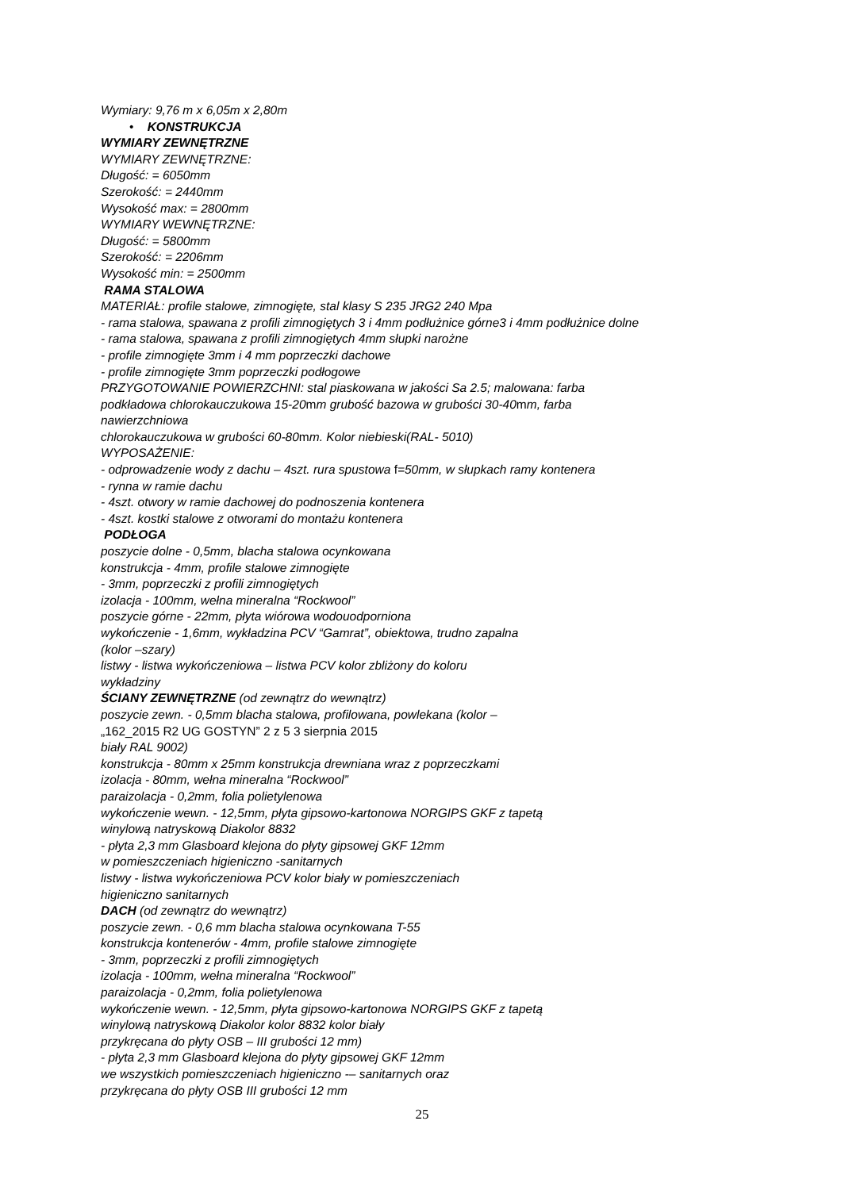Wymiary: 9,76 m x 6,05m x 2,80m
• KONSTRUKCJA
WYMIARY ZEWNĘTRZNE
WYMIARY ZEWNĘTRZNE:
Długość: = 6050mm
Szerokość: = 2440mm
Wysokość max: = 2800mm
WYMIARY WEWNĘTRZNE:
Długość: = 5800mm
Szerokość: = 2206mm
Wysokość min: = 2500mm
RAMA STALOWA
MATERIAŁ: profile stalowe, zimnogięte, stal klasy S 235 JRG2 240 Mpa
- rama stalowa, spawana z profili zimnogiętych 3 i 4mm podłużnice górne3 i 4mm podłużnice dolne
- rama stalowa, spawana z profili zimnogiętych 4mm słupki narożne
- profile zimnogięte 3mm i 4 mm poprzeczki dachowe
- profile zimnogięte 3mm poprzeczki podłogowe
PRZYGOTOWANIE POWIERZCHNI: stal piaskowana w jakości Sa 2.5; malowana: farba
podkładowa chlorokauczukowa 15-20mm grubość bazowa w grubości 30-40mm, farba
nawierzchniowa
chlorokauczukowa w grubości 60-80mm. Kolor niebieski(RAL- 5010)
WYPOSAŻENIE:
- odprowadzenie wody z dachu – 4szt. rura spustowa f=50mm, w słupkach ramy kontenera
- rynna w ramie dachu
- 4szt. otwory w ramie dachowej do podnoszenia kontenera
- 4szt. kostki stalowe z otworami do montażu kontenera
PODŁOGA
poszycie dolne - 0,5mm, blacha stalowa ocynkowana
konstrukcja - 4mm, profile stalowe zimnogięte
- 3mm, poprzeczki z profili zimnogiętych
izolacja - 100mm, wełna mineralna “Rockwool”
poszycie górne - 22mm, płyta wiórowa wodouodporniona
wykończenie - 1,6mm, wykładzina PCV “Gamrat”, obiektowa, trudno zapalna
(kolor –szary)
listwy - listwa wykończeniowa – listwa PCV kolor zbliżony do koloru
wykładziny
ŚCIANY ZEWNĘTRZNE (od zewnątrz do wewnątrz)
poszycie zewn. - 0,5mm blacha stalowa, profilowana, powlekana (kolor –
„162_2015 R2 UG GOSTYN” 2 z 5 3 sierpnia 2015
biały RAL 9002)
konstrukcja - 80mm x 25mm konstrukcja drewniana wraz z poprzeczkami
izolacja - 80mm, wełna mineralna “Rockwool”
paraizolacja - 0,2mm, folia polietylenowa
wykończenie wewn. - 12,5mm, płyta gipsowo-kartonowa NORGIPS GKF z tapetą
winylową natryskową Diakolor 8832
- płyta 2,3 mm Glasboard klejona do płyty gipsowej GKF 12mm
w pomieszczeniach higieniczno -sanitarnych
listwy - listwa wykończeniowa PCV kolor biały w pomieszczeniach
higieniczno sanitarnych
DACH (od zewnątrz do wewnątrz)
poszycie zewn. - 0,6 mm blacha stalowa ocynkowana T-55
konstrukcja kontenerów - 4mm, profile stalowe zimnogięte
- 3mm, poprzeczki z profili zimnogiętych
izolacja - 100mm, wełna mineralna “Rockwool”
paraizolacja - 0,2mm, folia polietylenowa
wykończenie wewn. - 12,5mm, płyta gipsowo-kartonowa NORGIPS GKF z tapetą
winylową natryskową Diakolor kolor 8832 kolor biały
przykręcana do płyty OSB – III grubości 12 mm)
- płyta 2,3 mm Glasboard klejona do płyty gipsowej GKF 12mm
we wszystkich pomieszczeniach higieniczno -– sanitarnych oraz
przykręcana do płyty OSB III grubości 12 mm
25